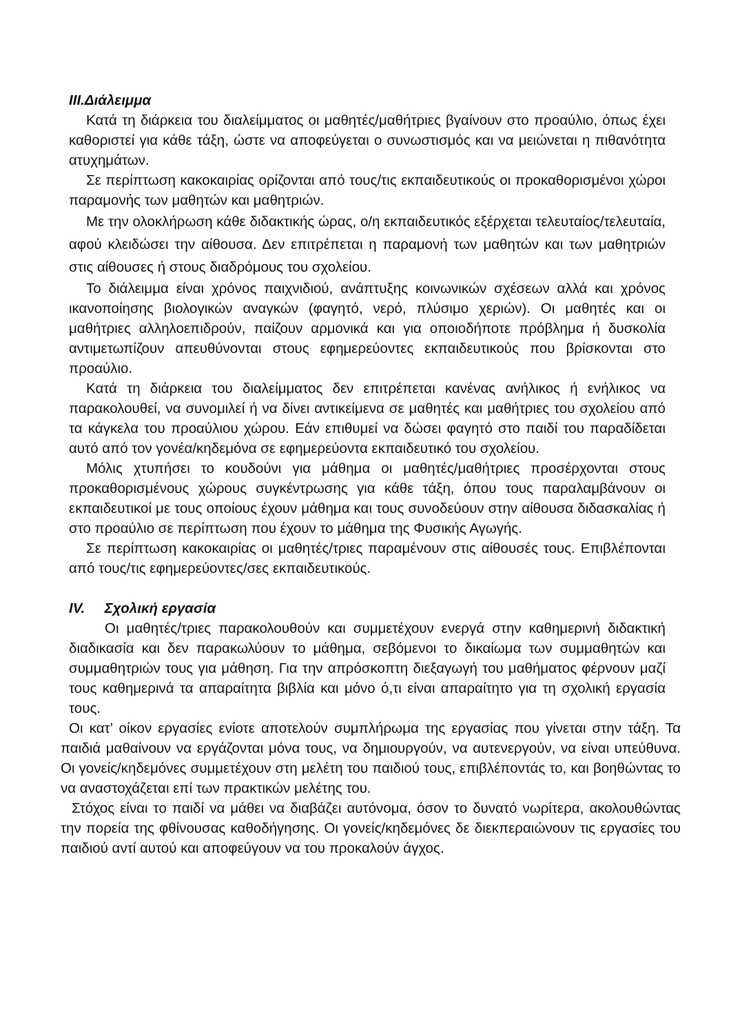III.Διάλειμμα
Κατά τη διάρκεια του διαλείμματος οι μαθητές/μαθήτριες βγαίνουν στο προαύλιο, όπως έχει καθοριστεί για κάθε τάξη, ώστε να αποφεύγεται ο συνωστισμός και να μειώνεται η πιθανότητα ατυχημάτων.
Σε περίπτωση κακοκαιρίας ορίζονται από τους/τις εκπαιδευτικούς οι προκαθορισμένοι χώροι παραμονής των μαθητών και μαθητριών.
Με την ολοκλήρωση κάθε διδακτικής ώρας, ο/η εκπαιδευτικός εξέρχεται τελευταίος/τελευταία, αφού κλειδώσει την αίθουσα. Δεν επιτρέπεται η παραμονή των μαθητών και των μαθητριών στις αίθουσες ή στους διαδρόμους του σχολείου.
Το διάλειμμα είναι χρόνος παιχνιδιού, ανάπτυξης κοινωνικών σχέσεων αλλά και χρόνος ικανοποίησης βιολογικών αναγκών (φαγητό, νερό, πλύσιμο χεριών). Οι μαθητές και οι μαθήτριες αλληλοεπιδρούν, παίζουν αρμονικά και για οποιοδήποτε πρόβλημα ή δυσκολία αντιμετωπίζουν απευθύνονται στους εφημερεύοντες εκπαιδευτικούς που βρίσκονται στο προαύλιο.
Κατά τη διάρκεια του διαλείμματος δεν επιτρέπεται κανένας ανήλικος ή ενήλικος να παρακολουθεί, να συνομιλεί ή να δίνει αντικείμενα σε μαθητές και μαθήτριες του σχολείου από τα κάγκελα του προαύλιου χώρου. Εάν επιθυμεί να δώσει φαγητό στο παιδί του παραδίδεται αυτό από τον γονέα/κηδεμόνα σε εφημερεύοντα εκπαιδευτικό του σχολείου.
Μόλις χτυπήσει το κουδούνι για μάθημα οι μαθητές/μαθήτριες προσέρχονται στους προκαθορισμένους χώρους συγκέντρωσης για κάθε τάξη, όπου τους παραλαμβάνουν οι εκπαιδευτικοί με τους οποίους έχουν μάθημα και τους συνοδεύουν στην αίθουσα διδασκαλίας ή στο προαύλιο σε περίπτωση που έχουν το μάθημα της Φυσικής Αγωγής.
Σε περίπτωση κακοκαιρίας οι μαθητές/τριες παραμένουν στις αίθουσές τους. Επιβλέπονται από τους/τις εφημερεύοντες/σες εκπαιδευτικούς.
IV. Σχολική εργασία
Οι μαθητές/τριες παρακολουθούν και συμμετέχουν ενεργά στην καθημερινή διδακτική διαδικασία και δεν παρακωλύουν το μάθημα, σεβόμενοι το δικαίωμα των συμμαθητών και συμμαθητριών τους για μάθηση. Για την απρόσκοπτη διεξαγωγή του μαθήματος φέρνουν μαζί τους καθημερινά τα απαραίτητα βιβλία και μόνο ό,τι είναι απαραίτητο για τη σχολική εργασία τους.
Οι κατ’ οίκον εργασίες ενίοτε αποτελούν συμπλήρωμα της εργασίας που γίνεται στην τάξη. Τα παιδιά μαθαίνουν να εργάζονται μόνα τους, να δημιουργούν, να αυτενεργούν, να είναι υπεύθυνα. Οι γονείς/κηδεμόνες συμμετέχουν στη μελέτη του παιδιού τους, επιβλέποντάς το, και βοηθώντας το να αναστοχάζεται επί των πρακτικών μελέτης του.
Στόχος είναι το παιδί να μάθει να διαβάζει αυτόνομα, όσον το δυνατό νωρίτερα, ακολουθώντας την πορεία της φθίνουσας καθοδήγησης. Οι γονείς/κηδεμόνες δε διεκπεραιώνουν τις εργασίες του παιδιού αντί αυτού και αποφεύγουν να του προκαλούν άγχος.